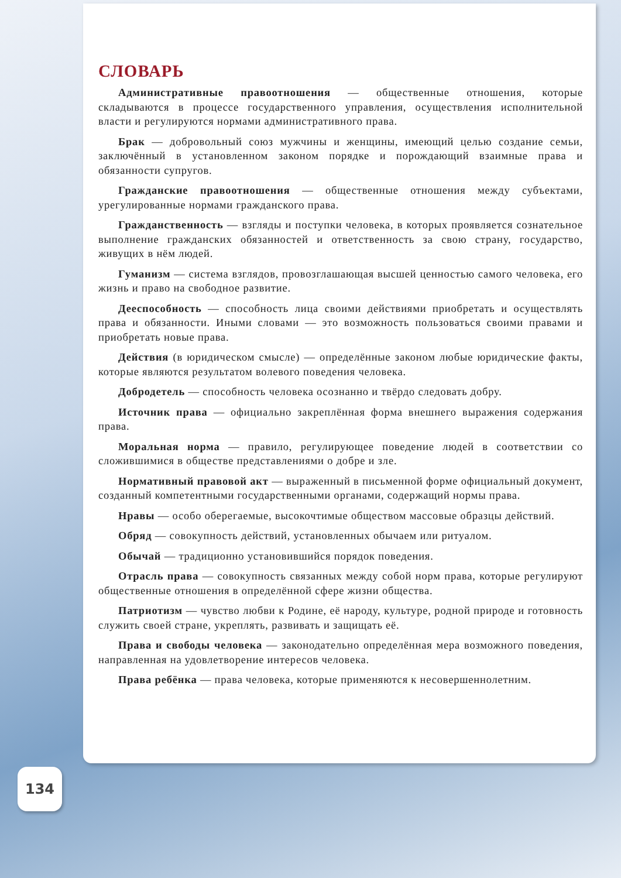СЛОВАРЬ
Административные правоотношения — общественные отношения, которые складываются в процессе государственного управления, осуществления исполнительной власти и регулируются нормами административного права.
Брак — добровольный союз мужчины и женщины, имеющий целью создание семьи, заключённый в установленном законом порядке и порождающий взаимные права и обязанности супругов.
Гражданские правоотношения — общественные отношения между субъектами, урегулированные нормами гражданского права.
Гражданственность — взгляды и поступки человека, в которых проявляется сознательное выполнение гражданских обязанностей и ответственность за свою страну, государство, живущих в нём людей.
Гуманизм — система взглядов, провозглашающая высшей ценностью самого человека, его жизнь и право на свободное развитие.
Дееспособность — способность лица своими действиями приобретать и осуществлять права и обязанности. Иными словами — это возможность пользоваться своими правами и приобретать новые права.
Действия (в юридическом смысле) — определённые законом любые юридические факты, которые являются результатом волевого поведения человека.
Добродетель — способность человека осознанно и твёрдо следовать добру.
Источник права — официально закреплённая форма внешнего выражения содержания права.
Моральная норма — правило, регулирующее поведение людей в соответствии со сложившимися в обществе представлениями о добре и зле.
Нормативный правовой акт — выраженный в письменной форме официальный документ, созданный компетентными государственными органами, содержащий нормы права.
Нравы — особо оберегаемые, высокочтимые обществом массовые образцы действий.
Обряд — совокупность действий, установленных обычаем или ритуалом.
Обычай — традиционно установившийся порядок поведения.
Отрасль права — совокупность связанных между собой норм права, которые регулируют общественные отношения в определённой сфере жизни общества.
Патриотизм — чувство любви к Родине, её народу, культуре, родной природе и готовность служить своей стране, укреплять, развивать и защищать её.
Права и свободы человека — законодательно определённая мера возможного поведения, направленная на удовлетворение интересов человека.
Права ребёнка — права человека, которые применяются к несовершеннолетним.
134